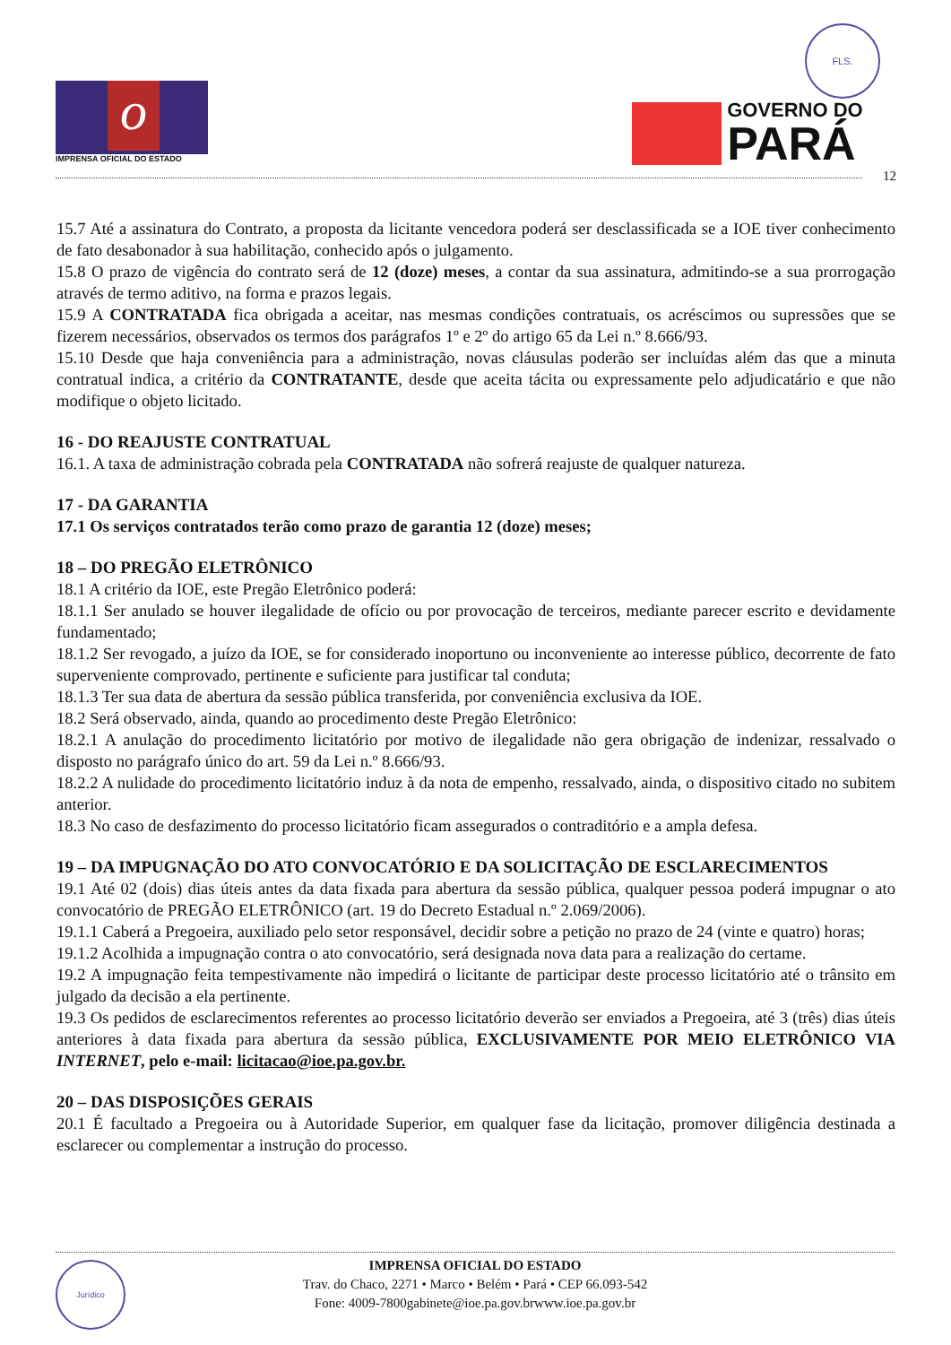o
IMPRENSA OFICIAL DO ESTADO
FLS.
GOVERNO DO
PARÁ
12
15.7 Até a assinatura do Contrato, a proposta da licitante vencedora poderá ser desclassificada se a IOE tiver conhecimento de fato desabonador à sua habilitação, conhecido após o julgamento.
15.8 O prazo de vigência do contrato será de 12 (doze) meses, a contar da sua assinatura, admitindo-se a sua prorrogação através de termo aditivo, na forma e prazos legais.
15.9 A CONTRATADA fica obrigada a aceitar, nas mesmas condições contratuais, os acréscimos ou supressões que se fizerem necessários, observados os termos dos parágrafos 1º e 2º do artigo 65 da Lei n.º 8.666/93.
15.10 Desde que haja conveniência para a administração, novas cláusulas poderão ser incluídas além das que a minuta contratual indica, a critério da CONTRATANTE, desde que aceita tácita ou expressamente pelo adjudicatário e que não modifique o objeto licitado.
16 - DO REAJUSTE CONTRATUAL
16.1. A taxa de administração cobrada pela CONTRATADA não sofrerá reajuste de qualquer natureza.
17 - DA GARANTIA
17.1 Os serviços contratados terão como prazo de garantia 12 (doze) meses;
18 – DO PREGÃO ELETRÔNICO
18.1 A critério da IOE, este Pregão Eletrônico poderá:
18.1.1 Ser anulado se houver ilegalidade de ofício ou por provocação de terceiros, mediante parecer escrito e devidamente fundamentado;
18.1.2 Ser revogado, a juízo da IOE, se for considerado inoportuno ou inconveniente ao interesse público, decorrente de fato superveniente comprovado, pertinente e suficiente para justificar tal conduta;
18.1.3 Ter sua data de abertura da sessão pública transferida, por conveniência exclusiva da IOE.
18.2 Será observado, ainda, quando ao procedimento deste Pregão Eletrônico:
18.2.1 A anulação do procedimento licitatório por motivo de ilegalidade não gera obrigação de indenizar, ressalvado o disposto no parágrafo único do art. 59 da Lei n.º 8.666/93.
18.2.2 A nulidade do procedimento licitatório induz à da nota de empenho, ressalvado, ainda, o dispositivo citado no subitem anterior.
18.3 No caso de desfazimento do processo licitatório ficam assegurados o contraditório e a ampla defesa.
19 – DA IMPUGNAÇÃO DO ATO CONVOCATÓRIO E DA SOLICITAÇÃO DE ESCLARECIMENTOS
19.1 Até 02 (dois) dias úteis antes da data fixada para abertura da sessão pública, qualquer pessoa poderá impugnar o ato convocatório de PREGÃO ELETRÔNICO (art. 19 do Decreto Estadual n.º 2.069/2006).
19.1.1 Caberá a Pregoeira, auxiliado pelo setor responsável, decidir sobre a petição no prazo de 24 (vinte e quatro) horas;
19.1.2 Acolhida a impugnação contra o ato convocatório, será designada nova data para a realização do certame.
19.2 A impugnação feita tempestivamente não impedirá o licitante de participar deste processo licitatório até o trânsito em julgado da decisão a ela pertinente.
19.3 Os pedidos de esclarecimentos referentes ao processo licitatório deverão ser enviados a Pregoeira, até 3 (três) dias úteis anteriores à data fixada para abertura da sessão pública, EXCLUSIVAMENTE POR MEIO ELETRÔNICO VIA INTERNET, pelo e-mail: licitacao@ioe.pa.gov.br.
20 – DAS DISPOSIÇÕES GERAIS
20.1 É facultado a Pregoeira ou à Autoridade Superior, em qualquer fase da licitação, promover diligência destinada a esclarecer ou complementar a instrução do processo.
Jurídico
IMPRENSA OFICIAL DO ESTADO
Trav. do Chaco, 2271 • Marco • Belém • Pará • CEP 66.093-542
Fone: 4009-7800gabinete@ioe.pa.gov.brwww.ioe.pa.gov.br